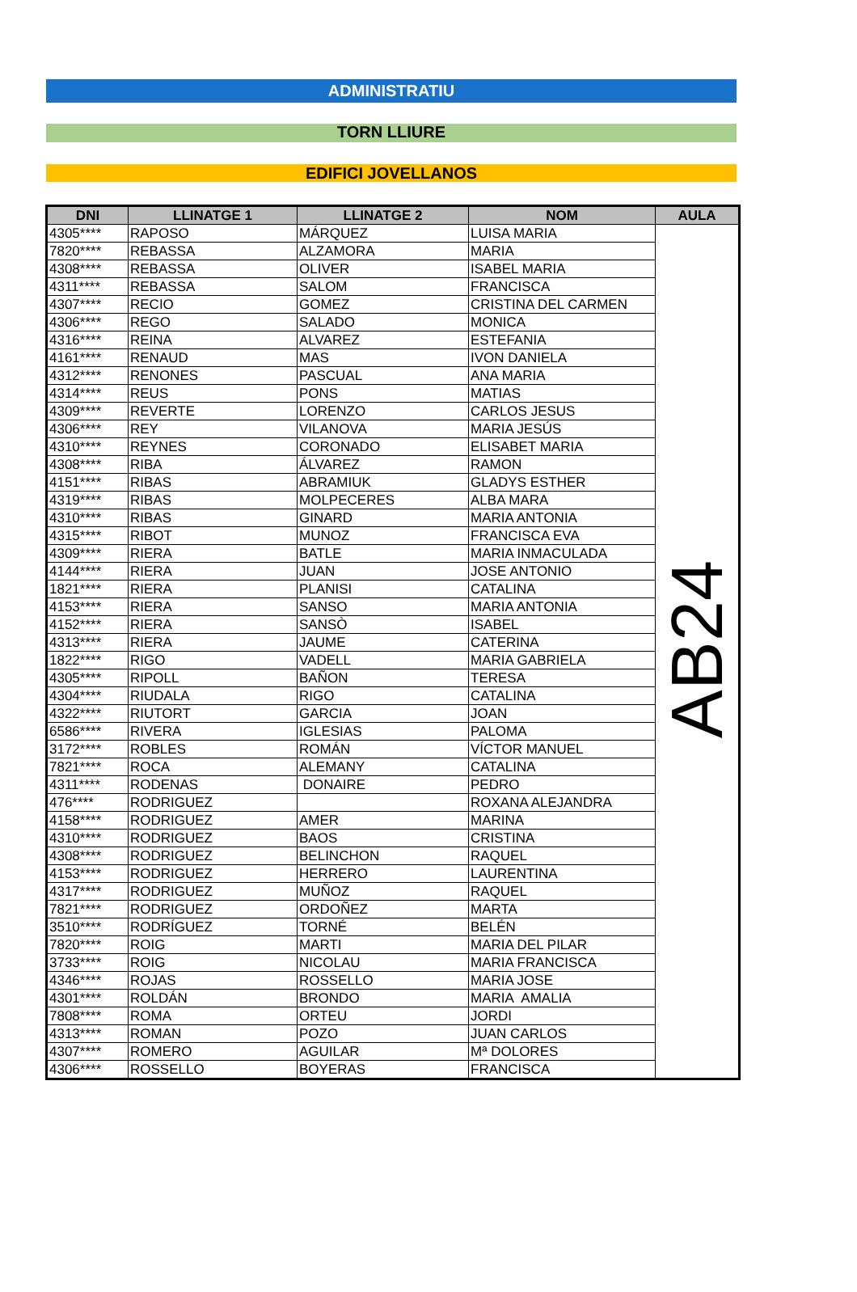ADMINISTRATIU
TORN LLIURE
EDIFICI JOVELLANOS
| DNI | LLINATGE 1 | LLINATGE 2 | NOM | AULA |
| --- | --- | --- | --- | --- |
| 4305**** | RAPOSO | MÁRQUEZ | LUISA MARIA | AB24 |
| 7820**** | REBASSA | ALZAMORA | MARIA | |
| 4308**** | REBASSA | OLIVER | ISABEL MARIA | |
| 4311**** | REBASSA | SALOM | FRANCISCA | |
| 4307**** | RECIO | GOMEZ | CRISTINA DEL CARMEN | |
| 4306**** | REGO | SALADO | MONICA | |
| 4316**** | REINA | ALVAREZ | ESTEFANIA | |
| 4161**** | RENAUD | MAS | IVON DANIELA | |
| 4312**** | RENONES | PASCUAL | ANA MARIA | |
| 4314**** | REUS | PONS | MATIAS | |
| 4309**** | REVERTE | LORENZO | CARLOS JESUS | |
| 4306**** | REY | VILANOVA | MARIA JESÚS | |
| 4310**** | REYNES | CORONADO | ELISABET MARIA | |
| 4308**** | RIBA | ÁLVAREZ | RAMON | |
| 4151**** | RIBAS | ABRAMIUK | GLADYS ESTHER | |
| 4319**** | RIBAS | MOLPECERES | ALBA MARA | |
| 4310**** | RIBAS | GINARD | MARIA ANTONIA | |
| 4315**** | RIBOT | MUNOZ | FRANCISCA EVA | |
| 4309**** | RIERA | BATLE | MARIA INMACULADA | |
| 4144**** | RIERA | JUAN | JOSE ANTONIO | |
| 1821**** | RIERA | PLANISI | CATALINA | |
| 4153**** | RIERA | SANSO | MARIA ANTONIA | |
| 4152**** | RIERA | SANSÒ | ISABEL | |
| 4313**** | RIERA | JAUME | CATERINA | |
| 1822**** | RIGO | VADELL | MARIA GABRIELA | |
| 4305**** | RIPOLL | BAÑON | TERESA | |
| 4304**** | RIUDALA | RIGO | CATALINA | |
| 4322**** | RIUTORT | GARCIA | JOAN | |
| 6586**** | RIVERA | IGLESIAS | PALOMA | |
| 3172**** | ROBLES | ROMÁN | VÍCTOR MANUEL | |
| 7821**** | ROCA | ALEMANY | CATALINA | |
| 4311**** | RODENAS | DONAIRE | PEDRO | |
| 476**** | RODRIGUEZ | | ROXANA ALEJANDRA | |
| 4158**** | RODRIGUEZ | AMER | MARINA | |
| 4310**** | RODRIGUEZ | BAOS | CRISTINA | |
| 4308**** | RODRIGUEZ | BELINCHON | RAQUEL | |
| 4153**** | RODRIGUEZ | HERRERO | LAURENTINA | |
| 4317**** | RODRIGUEZ | MUÑOZ | RAQUEL | |
| 7821**** | RODRIGUEZ | ORDOÑEZ | MARTA | |
| 3510**** | RODRÍGUEZ | TORNÉ | BELÉN | |
| 7820**** | ROIG | MARTI | MARIA DEL PILAR | |
| 3733**** | ROIG | NICOLAU | MARIA FRANCISCA | |
| 4346**** | ROJAS | ROSSELLO | MARIA JOSE | |
| 4301**** | ROLDÁN | BRONDO | MARIA AMALIA | |
| 7808**** | ROMA | ORTEU | JORDI | |
| 4313**** | ROMAN | POZO | JUAN CARLOS | |
| 4307**** | ROMERO | AGUILAR | Mª DOLORES | |
| 4306**** | ROSSELLO | BOYERAS | FRANCISCA | |